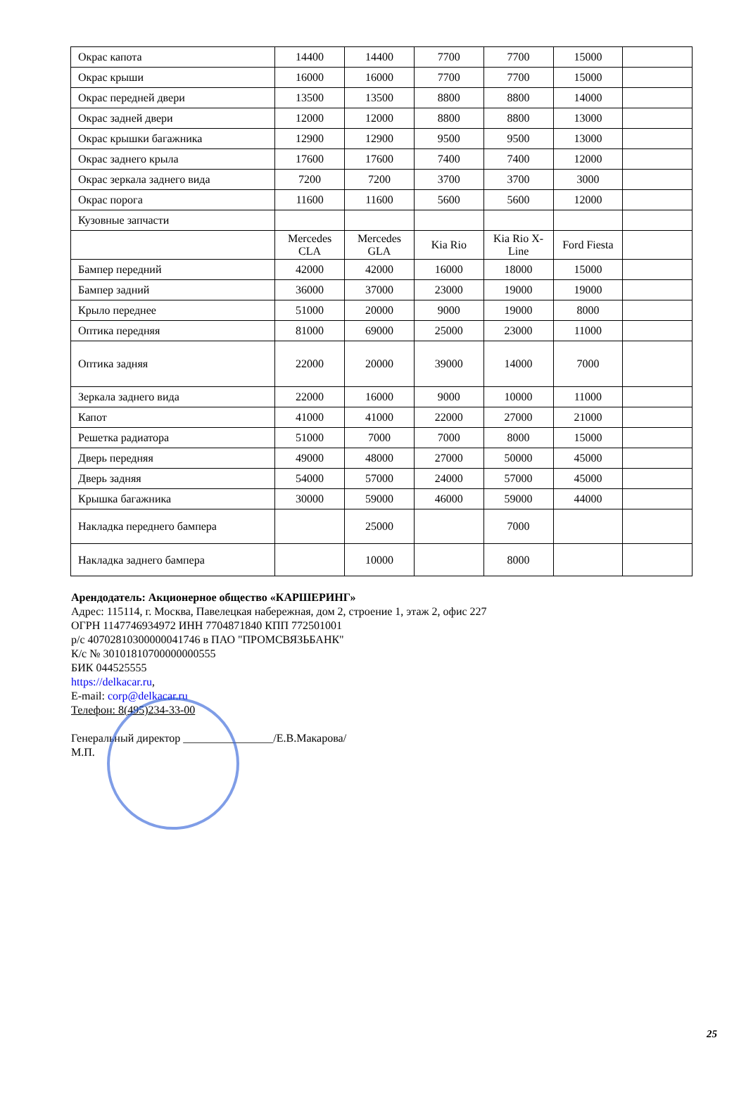| Окрас капота | 14400 | 14400 | 7700 | 7700 | 15000 | |
| Окрас крыши | 16000 | 16000 | 7700 | 7700 | 15000 | |
| Окрас передней двери | 13500 | 13500 | 8800 | 8800 | 14000 | |
| Окрас задней двери | 12000 | 12000 | 8800 | 8800 | 13000 | |
| Окрас крышки багажника | 12900 | 12900 | 9500 | 9500 | 13000 | |
| Окрас заднего крыла | 17600 | 17600 | 7400 | 7400 | 12000 | |
| Окрас зеркала заднего вида | 7200 | 7200 | 3700 | 3700 | 3000 | |
| Окрас порога | 11600 | 11600 | 5600 | 5600 | 12000 | |
| Кузовные запчасти | | | | | | |
| | Mercedes CLA | Mercedes GLA | Kia Rio | Kia Rio X-Line | Ford Fiesta | |
| Бампер передний | 42000 | 42000 | 16000 | 18000 | 15000 | |
| Бампер задний | 36000 | 37000 | 23000 | 19000 | 19000 | |
| Крыло переднее | 51000 | 20000 | 9000 | 19000 | 8000 | |
| Оптика передняя | 81000 | 69000 | 25000 | 23000 | 11000 | |
| Оптика задняя | 22000 | 20000 | 39000 | 14000 | 7000 | |
| Зеркала заднего вида | 22000 | 16000 | 9000 | 10000 | 11000 | |
| Капот | 41000 | 41000 | 22000 | 27000 | 21000 | |
| Решетка радиатора | 51000 | 7000 | 7000 | 8000 | 15000 | |
| Дверь передняя | 49000 | 48000 | 27000 | 50000 | 45000 | |
| Дверь задняя | 54000 | 57000 | 24000 | 57000 | 45000 | |
| Крышка багажника | 30000 | 59000 | 46000 | 59000 | 44000 | |
| Накладка переднего бампера | | 25000 | | 7000 | | |
| Накладка заднего бампера | | 10000 | | 8000 | | |
Арендодатель: Акционерное общество «КАРШЕРИНГ»
Адрес: 115114, г. Москва, Павелецкая набережная, дом 2, строение 1, этаж 2, офис 227
ОГРН 1147746934972 ИНН 7704871840 КПП 772501001
р/с 40702810300000041746 в ПАО "ПРОМСВЯЗЬБАНК"
К/с № 30101810700000000555
БИК 044525555
https://delkacar.ru,
E-mail: corp@delkacar.ru
Телефон: 8(495)234-33-00
Генеральный директор ________________/Е.В.Макарова/
М.П.
25